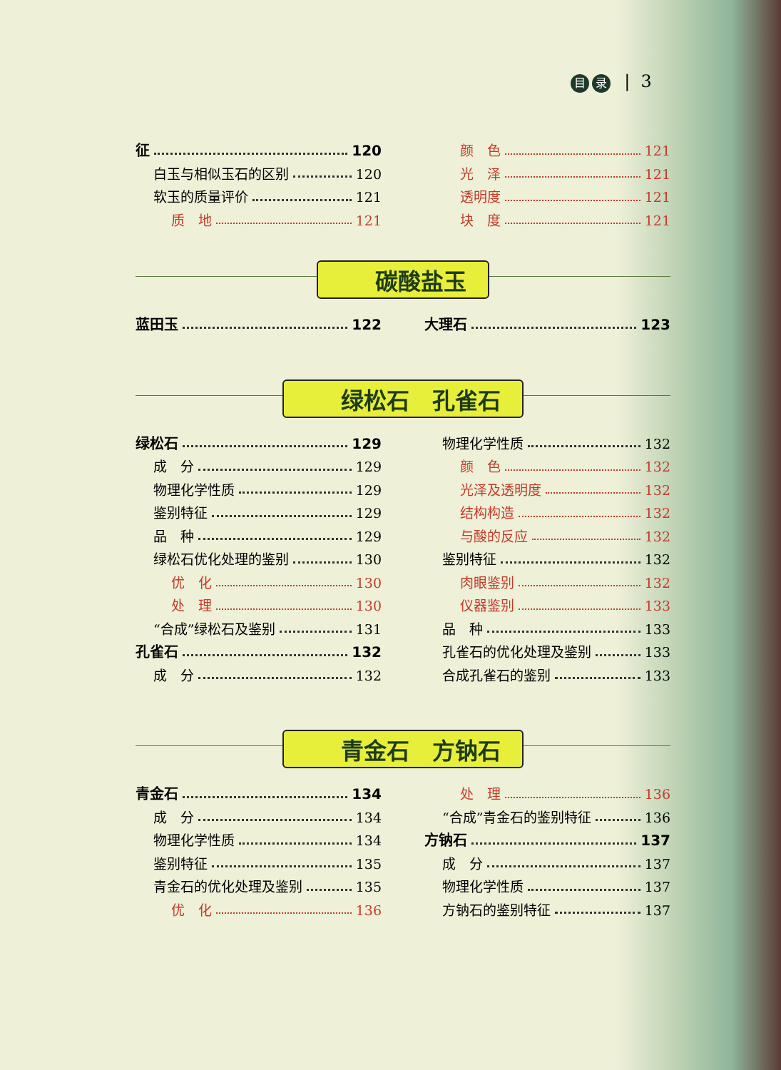目录 | 3
征 120
白玉与相似玉石的区别 120
软玉的质量评价 121
质　地 121
颜　色 121
光　泽 121
透明度 121
块　度 121
碳酸盐玉
蓝田玉 122 大理石 123
绿松石　孔雀石
绿松石 129
成　分 129
物理化学性质 129
鉴别特征 129
品　种 129
绿松石优化处理的鉴别 130
优　化 130
处　理 130
“合成”绿松石及鉴别 131
孔雀石 132
成　分 132
物理化学性质 132
颜　色 132
光泽及透明度 132
结构构造 132
与酸的反应 132
鉴别特征 132
肉眼鉴别 132
仪器鉴别 133
品　种 133
孔雀石的优化处理及鉴别 133
合成孔雀石的鉴别 133
青金石　方钠石
青金石 134
成　分 134
物理化学性质 134
鉴别特征 135
青金石的优化处理及鉴别 135
优　化 136
处　理 136
“合成”青金石的鉴别特征 136
方钠石 137
成　分 137
物理化学性质 137
方钠石的鉴别特征 137